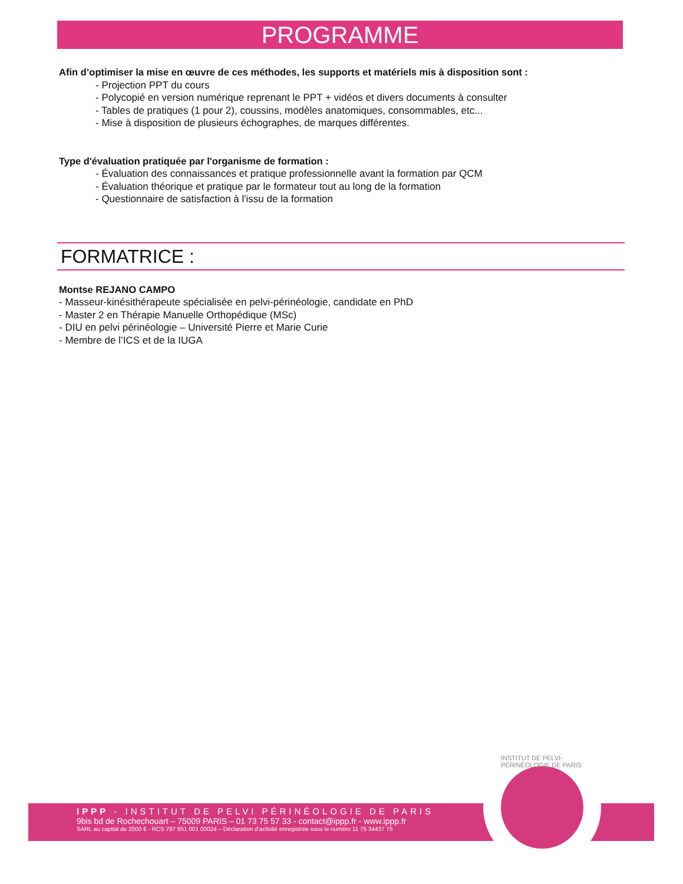PROGRAMME
Afin d’optimiser la mise en œuvre de ces méthodes, les supports et matériels mis à disposition sont :
- Projection PPT du cours
- Polycopié en version numérique reprenant le PPT + vidéos et divers documents à consulter
- Tables de pratiques (1 pour 2), coussins, modèles anatomiques, consommables, etc...
- Mise à disposition de plusieurs échographes, de marques différentes.
Type d'évaluation pratiquée par l'organisme de formation :
- Évaluation des connaissances et pratique professionnelle avant la formation par QCM
- Évaluation théorique et pratique par le formateur tout au long de la formation
- Questionnaire de satisfaction à l'issu de la formation
FORMATRICE :
Montse REJANO CAMPO
- Masseur-kinésithérapeute spécialisée en pelvi-périnéologie, candidate en PhD
- Master 2 en Thérapie Manuelle Orthopédique (MSc)
- DIU en pelvi périnéologie – Université Pierre et Marie Curie
- Membre de l’ICS et de la IUGA
IPPP - INSTITUT DE PELVI PÉRINÉOLOGIE DE PARIS
9bis bd de Rochechouart – 75009 PARIS – 01 73 75 57 33 - contact@ippp.fr - www.ippp.fr
SARL au capital de 2000 € - RCS 797 951 001 00024 – Déclaration d’activité enregistrée sous le numéro 11 75 34437 75
INSTITUT DE PELVI-PÉRINÉOLOGIE DE PARIS